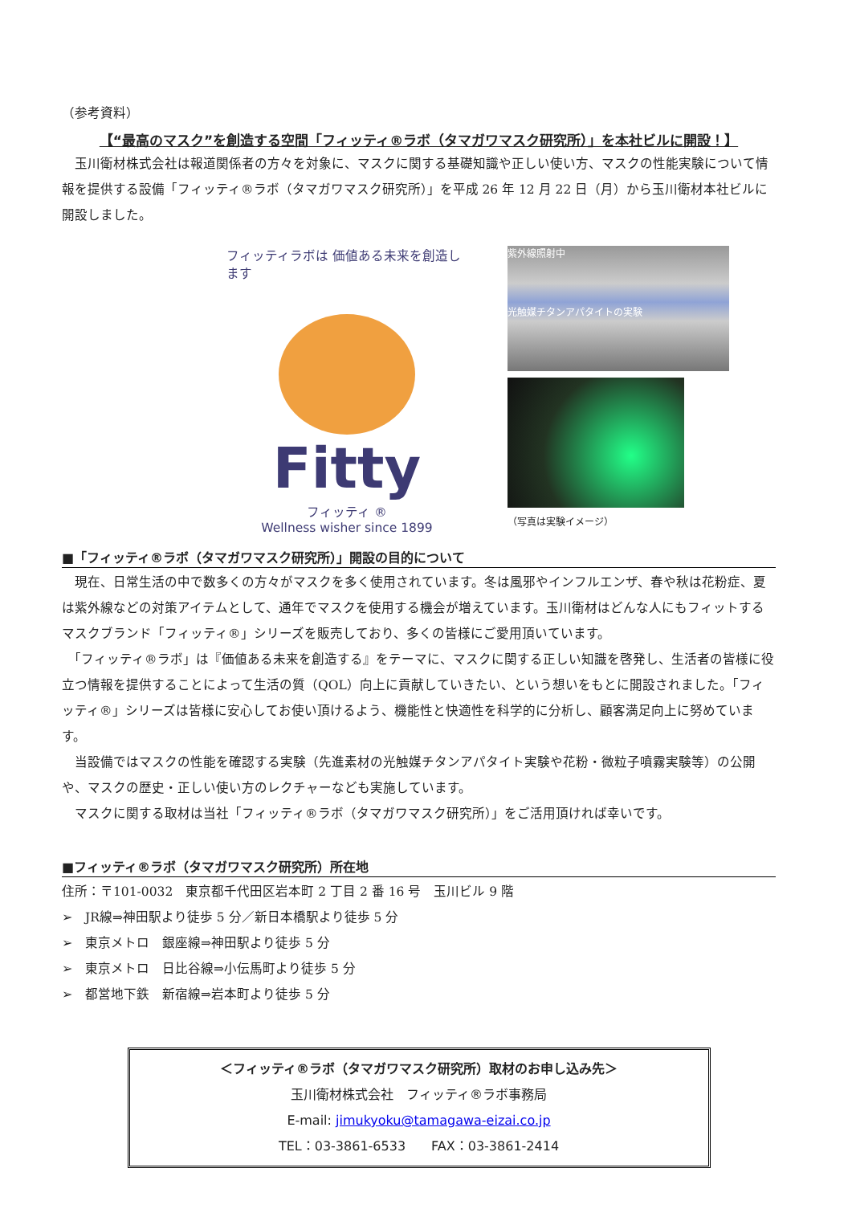（参考資料）
【“最高のマスク”を創造する空間「フィッティ®ラボ（タマガワマスク研究所）」を本社ビルに開設！】
　玉川衛材株式会社は報道関係者の方々を対象に、マスクに関する基礎知識や正しい使い方、マスクの性能実験について情報を提供する設備「フィッティ®ラボ（タマガワマスク研究所）」を平成 26 年 12 月 22 日（月）から玉川衛材本社ビルに開設しました。
フィッティラボは 価値ある未来を創造します
Fitty
フィッティ ®
Wellness wisher since 1899
紫外線照射中
光触媒チタンアパタイトの実験
（写真は実験イメージ）
■「フィッティ®ラボ（タマガワマスク研究所）」開設の目的について
　現在、日常生活の中で数多くの方々がマスクを多く使用されています。冬は風邪やインフルエンザ、春や秋は花粉症、夏は紫外線などの対策アイテムとして、通年でマスクを使用する機会が増えています。玉川衛材はどんな人にもフィットするマスクブランド「フィッティ®」シリーズを販売しており、多くの皆様にご愛用頂いています。
　「フィッティ®ラボ」は『価値ある未来を創造する』をテーマに、マスクに関する正しい知識を啓発し、生活者の皆様に役立つ情報を提供することによって生活の質（QOL）向上に貢献していきたい、という想いをもとに開設されました。「フィッティ®」シリーズは皆様に安心してお使い頂けるよう、機能性と快適性を科学的に分析し、顧客満足向上に努めています。
　当設備ではマスクの性能を確認する実験（先進素材の光触媒チタンアパタイト実験や花粉・微粒子噴霧実験等）の公開や、マスクの歴史・正しい使い方のレクチャーなども実施しています。
　マスクに関する取材は当社「フィッティ®ラボ（タマガワマスク研究所）」をご活用頂ければ幸いです。
■フィッティ®ラボ（タマガワマスク研究所）所在地
住所：〒101-0032　東京都千代田区岩本町 2 丁目 2 番 16 号　玉川ビル 9 階
➢　JR線⇒神田駅より徒歩 5 分／新日本橋駅より徒歩 5 分
➢　東京メトロ　銀座線⇒神田駅より徒歩 5 分
➢　東京メトロ　日比谷線⇒小伝馬町より徒歩 5 分
➢　都営地下鉄　新宿線⇒岩本町より徒歩 5 分
＜フィッティ®ラボ（タマガワマスク研究所）取材のお申し込み先＞
玉川衛材株式会社　フィッティ®ラボ事務局
E-mail: jimukyoku@tamagawa-eizai.co.jp
TEL：03-3861-6533　　FAX：03-3861-2414